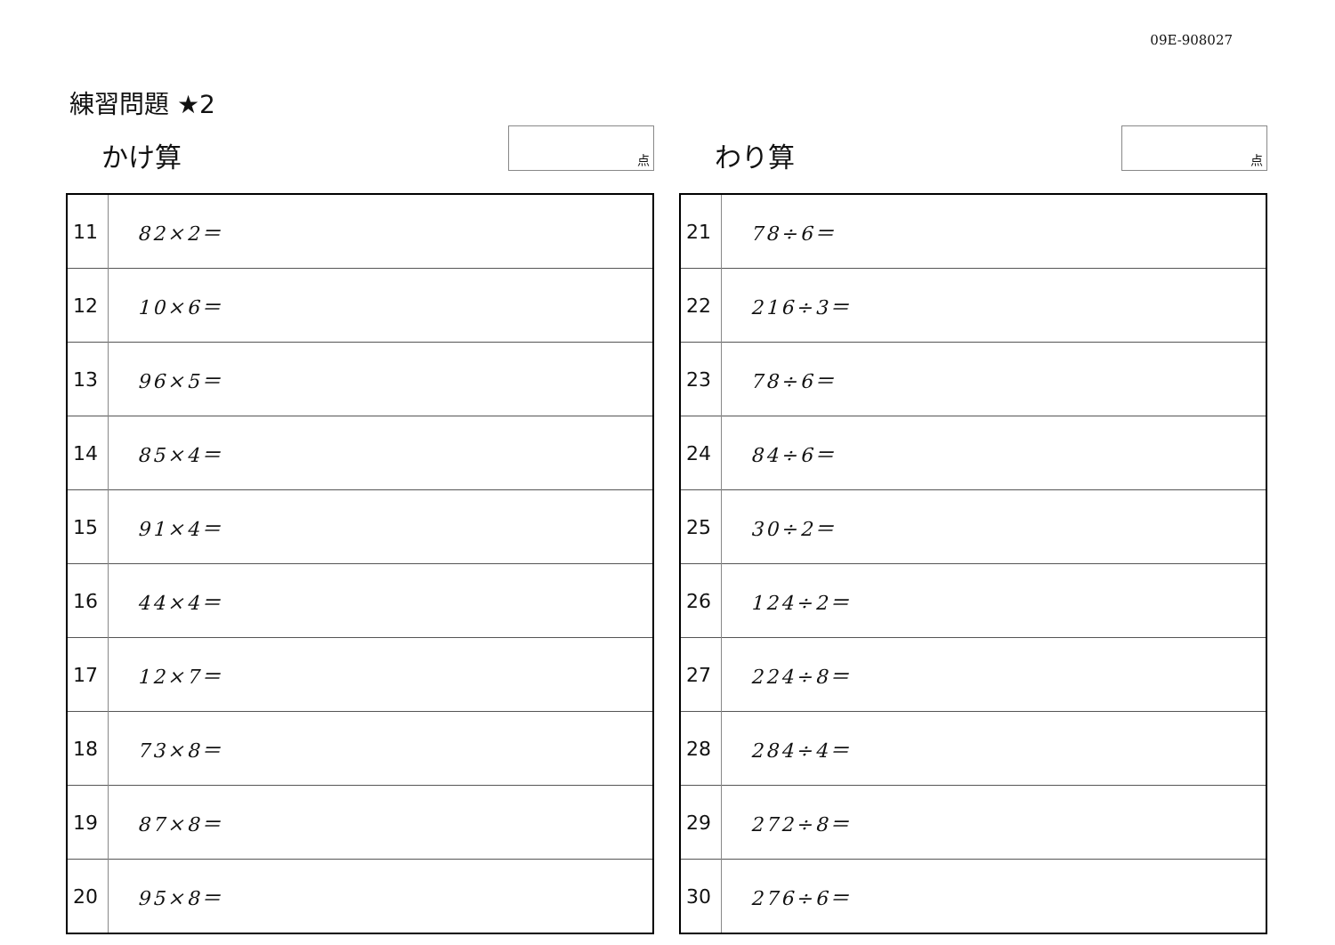09E-908027
練習問題 ★2
かけ算
点
| 11 | 82×2＝ |
| 12 | 10×6＝ |
| 13 | 96×5＝ |
| 14 | 85×4＝ |
| 15 | 91×4＝ |
| 16 | 44×4＝ |
| 17 | 12×7＝ |
| 18 | 73×8＝ |
| 19 | 87×8＝ |
| 20 | 95×8＝ |
わり算
点
| 21 | 78÷6＝ |
| 22 | 216÷3＝ |
| 23 | 78÷6＝ |
| 24 | 84÷6＝ |
| 25 | 30÷2＝ |
| 26 | 124÷2＝ |
| 27 | 224÷8＝ |
| 28 | 284÷4＝ |
| 29 | 272÷8＝ |
| 30 | 276÷6＝ |